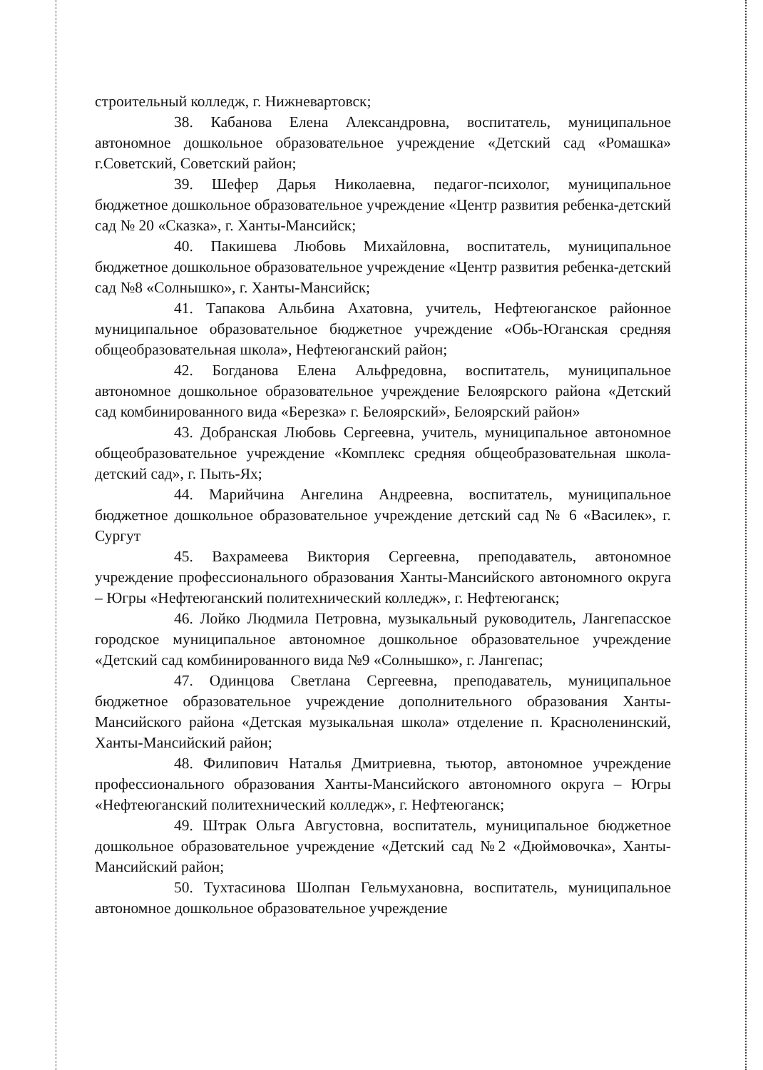строительный колледж, г. Нижневартовск;
38. Кабанова Елена Александровна, воспитатель, муниципальное автономное дошкольное образовательное учреждение «Детский сад «Ромашка» г.Советский, Советский район;
39. Шефер Дарья Николаевна, педагог-психолог, муниципальное бюджетное дошкольное образовательное учреждение «Центр развития ребенка-детский сад № 20 «Сказка», г. Ханты-Мансийск;
40. Пакишева Любовь Михайловна, воспитатель, муниципальное бюджетное дошкольное образовательное учреждение «Центр развития ребенка-детский сад №8 «Солнышко», г. Ханты-Мансийск;
41. Тапакова Альбина Ахатовна, учитель, Нефтеюганское районное муниципальное образовательное бюджетное учреждение «Обь-Юганская средняя общеобразовательная школа», Нефтеюганский район;
42. Богданова Елена Альфредовна, воспитатель, муниципальное автономное дошкольное образовательное учреждение Белоярского района «Детский сад комбинированного вида «Березка» г. Белоярский», Белоярский район»
43. Добранская Любовь Сергеевна, учитель, муниципальное автономное общеобразовательное учреждение «Комплекс средняя общеобразовательная школа-детский сад», г. Пыть-Ях;
44. Марийчина Ангелина Андреевна, воспитатель, муниципальное бюджетное дошкольное образовательное учреждение детский сад № 6 «Василек», г. Сургут
45. Вахрамеева Виктория Сергеевна, преподаватель, автономное учреждение профессионального образования Ханты-Мансийского автономного округа – Югры «Нефтеюганский политехнический колледж», г. Нефтеюганск;
46. Лойко Людмила Петровна, музыкальный руководитель, Лангепасское городское муниципальное автономное дошкольное образовательное учреждение «Детский сад комбинированного вида №9 «Солнышко», г. Лангепас;
47. Одинцова Светлана Сергеевна, преподаватель, муниципальное бюджетное образовательное учреждение дополнительного образования Ханты-Мансийского района «Детская музыкальная школа» отделение п. Красноленинский, Ханты-Мансийский район;
48. Филипович Наталья Дмитриевна, тьютор, автономное учреждение профессионального образования Ханты-Мансийского автономного округа – Югры «Нефтеюганский политехнический колледж», г. Нефтеюганск;
49. Штрак Ольга Августовна, воспитатель, муниципальное бюджетное дошкольное образовательное учреждение «Детский сад №2 «Дюймовочка», Ханты-Мансийский район;
50. Тухтасинова Шолпан Гельмухановна, воспитатель, муниципальное автономное дошкольное образовательное учреждение